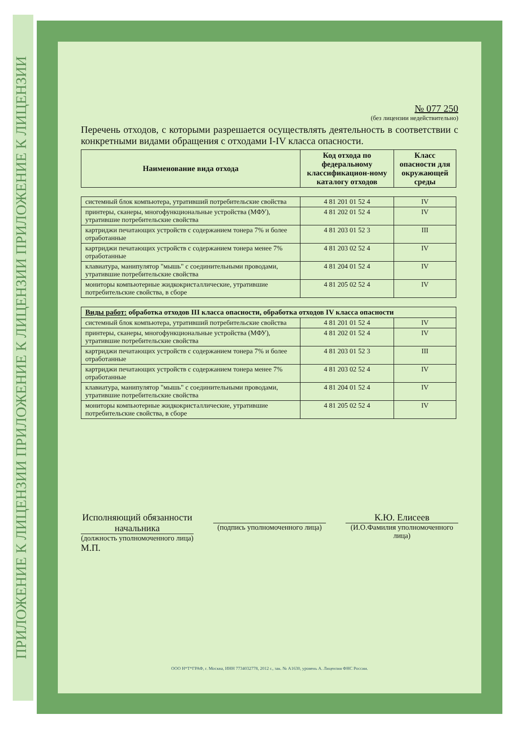ПРИЛОЖЕНИЕ К ЛИЦЕНЗИИ ПРИЛОЖЕНИЕ К ЛИЦЕНЗИИ ПРИЛОЖЕНИЕ К ЛИЦЕНЗИИ
№ 077 250
(без лицензии недействительно)
Перечень отходов, с которыми разрешается осуществлять деятельность в соответствии с конкретными видами обращения с отходами I-IV класса опасности.
| Наименование вида отхода | Код отхода по федеральному классификацион-ному каталогу отходов | Класс опасности для окружающей среды |
| --- | --- | --- |
| системный блок компьютера, утративший потребительские свойства | 4 81 201 01 52 4 | IV |
| принтеры, сканеры, многофункциональные устройства (МФУ), утратившие потребительские свойства | 4 81 202 01 52 4 | IV |
| картриджи печатающих устройств с содержанием тонера 7% и более отработанные | 4 81 203 01 52 3 | III |
| картриджи печатающих устройств с содержанием тонера менее 7% отработанные | 4 81 203 02 52 4 | IV |
| клавиатура, манипулятор "мышь" с соединительными проводами, утратившие потребительские свойства | 4 81 204 01 52 4 | IV |
| мониторы компьютерные жидкокристаллические, утратившие потребительские свойства, в сборе | 4 81 205 02 52 4 | IV |
| Виды работ: обработка отходов III класса опасности, обработка отходов IV класса опасности | | |
| системный блок компьютера, утративший потребительские свойства | 4 81 201 01 52 4 | IV |
| принтеры, сканеры, многофункциональные устройства (МФУ), утратившие потребительские свойства | 4 81 202 01 52 4 | IV |
| картриджи печатающих устройств с содержанием тонера 7% и более отработанные | 4 81 203 01 52 3 | III |
| картриджи печатающих устройств с содержанием тонера менее 7% отработанные | 4 81 203 02 52 4 | IV |
| клавиатура, манипулятор "мышь" с соединительными проводами, утратившие потребительские свойства | 4 81 204 01 52 4 | IV |
| мониторы компьютерные жидкокристаллические, утратившие потребительские свойства, в сборе | 4 81 205 02 52 4 | IV |
Исполняющий обязанности начальника
(должность уполномоченного лица)
(подпись уполномоченного лица)
К.Ю. Елисеев
(И.О.Фамилия уполномоченного лица)
М.П.
ООО Н*Т*ГРАФ, г. Москва, ИНН 7734032778, 2012 г., зак. № А1630, уровень А. Лицензия ФНС России.